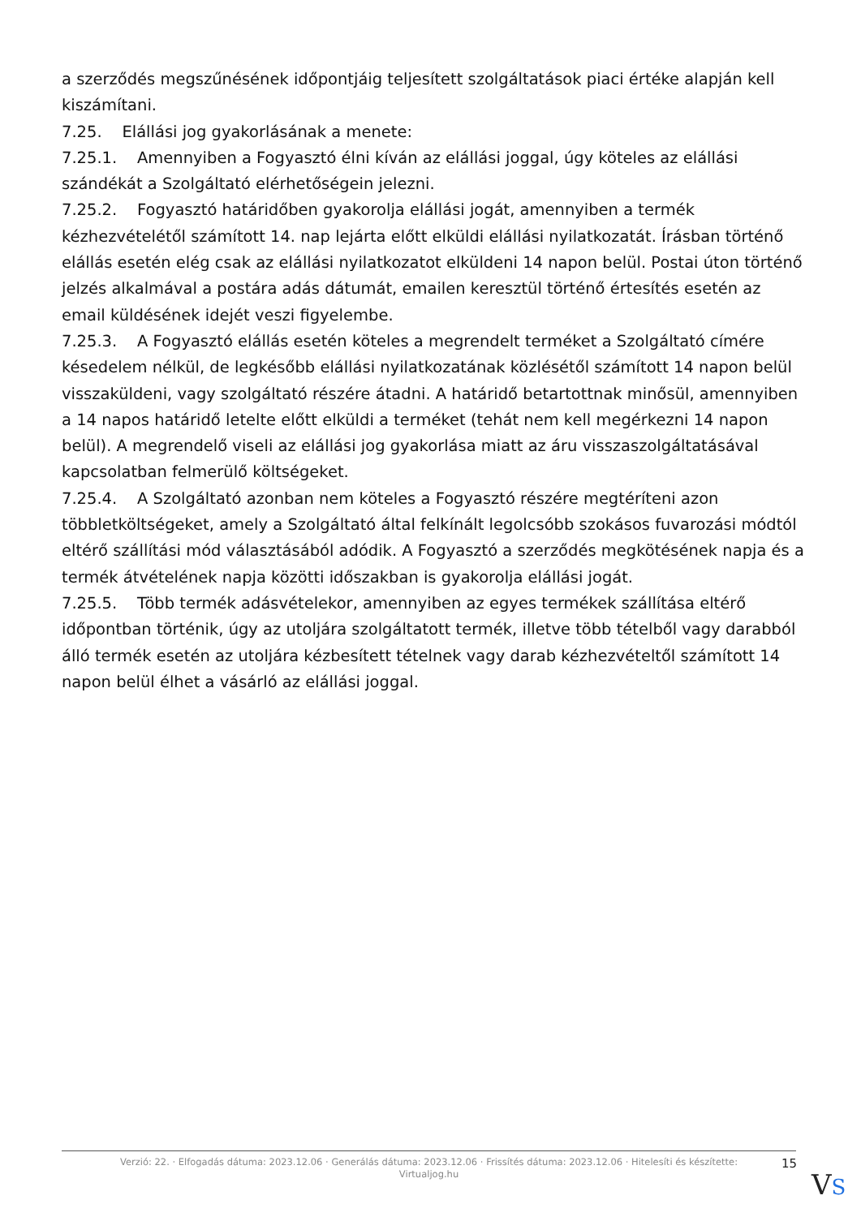a szerződés megszűnésének időpontjáig teljesített szolgáltatások piaci értéke alapján kell kiszámítani.
7.25. Elállási jog gyakorlásának a menete:
7.25.1. Amennyiben a Fogyasztó élni kíván az elállási joggal, úgy köteles az elállási szándékát a Szolgáltató elérhetőségein jelezni.
7.25.2. Fogyasztó határidőben gyakorolja elállási jogát, amennyiben a termék kézhezvételétől számított 14. nap lejárta előtt elküldi elállási nyilatkozatát. Írásban történő elállás esetén elég csak az elállási nyilatkozatot elküldeni 14 napon belül. Postai úton történő jelzés alkalmával a postára adás dátumát, emailen keresztül történő értesítés esetén az email küldésének idejét veszi figyelembe.
7.25.3. A Fogyasztó elállás esetén köteles a megrendelt terméket a Szolgáltató címére késedelem nélkül, de legkésőbb elállási nyilatkozatának közlésétől számított 14 napon belül visszaküldeni, vagy szolgáltató részére átadni. A határidő betartottnak minősül, amennyiben a 14 napos határidő letelte előtt elküldi a terméket (tehát nem kell megérkezni 14 napon belül). A megrendelő viseli az elállási jog gyakorlása miatt az áru visszaszolgáltatásával kapcsolatban felmerülő költségeket.
7.25.4. A Szolgáltató azonban nem köteles a Fogyasztó részére megtéríteni azon többletköltségeket, amely a Szolgáltató által felkínált legolcsóbb szokásos fuvarozási módtól eltérő szállítási mód választásából adódik. A Fogyasztó a szerződés megkötésének napja és a termék átvételének napja közötti időszakban is gyakorolja elállási jogát.
7.25.5. Több termék adásvételekor, amennyiben az egyes termékek szállítása eltérő időpontban történik, úgy az utoljára szolgáltatott termék, illetve több tételből vagy darabból álló termék esetén az utoljára kézbesített tételnek vagy darab kézhezvételtől számított 14 napon belül élhet a vásárló az elállási joggal.
Verzió: 22. · Elfogadás dátuma: 2023.12.06 · Generálás dátuma: 2023.12.06 · Frissítés dátuma: 2023.12.06 · Hitelesíti és készítette:
Virtualjog.hu
15
VS